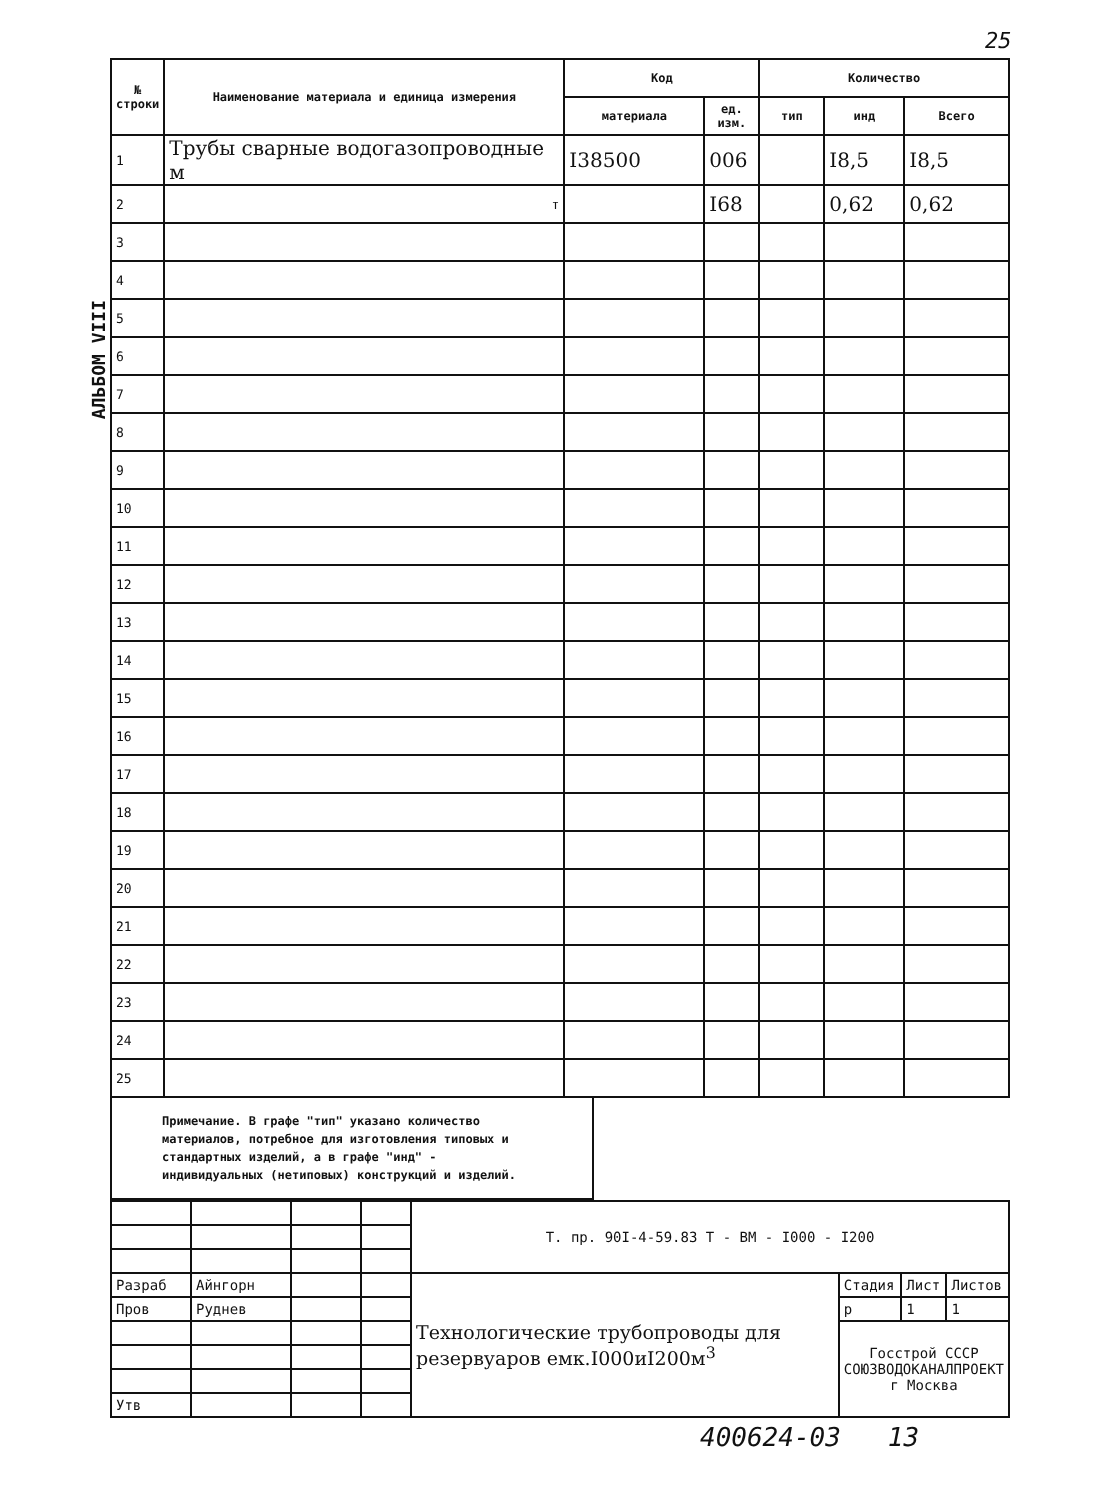25
АЛЬБОМ VIII
| № строки | Наименование материала и единица измерения | Код | | Количество | | |
| --- | --- | --- | --- | --- | --- | --- |
| | | материала | ед. изм. | тип | инд | Всего |
| 1 | Трубы сварные водогазопроводные м | I38500 | 006 | | I8,5 | I8,5 |
| 2 | т | | I68 | | 0,62 | 0,62 |
| 3 | | | | | | |
| 4 | | | | | | |
| 5 | | | | | | |
| 6 | | | | | | |
| 7 | | | | | | |
| 8 | | | | | | |
| 9 | | | | | | |
| 10 | | | | | | |
| 11 | | | | | | |
| 12 | | | | | | |
| 13 | | | | | | |
| 14 | | | | | | |
| 15 | | | | | | |
| 16 | | | | | | |
| 17 | | | | | | |
| 18 | | | | | | |
| 19 | | | | | | |
| 20 | | | | | | |
| 21 | | | | | | |
| 22 | | | | | | |
| 23 | | | | | | |
| 24 | | | | | | |
| 25 | | | | | | |
Примечание. В графе "тип" указано количество материалов, потребное для изготовления типовых и стандартных изделий, а в графе "инд" - индивидуальных (нетиповых) конструкций и изделий.
| | | | | Т. пр. 90I-4-59.83 Т - ВМ - I000 - I200 | | | |
| Разраб | Айнгорн | | | Технологические трубопроводы для резервуаров емк.I000иI200м<sup>3</sup> | Стадия | Лист | Листов |
| Пров | Руднев | | | | р | 1 | 1 |
| | | | | | Госстрой СССР СОЮЗВОДОКАНАЛПРОЕКТ г Москва | | |
| Утв | | | | | | | |
400624-03 13